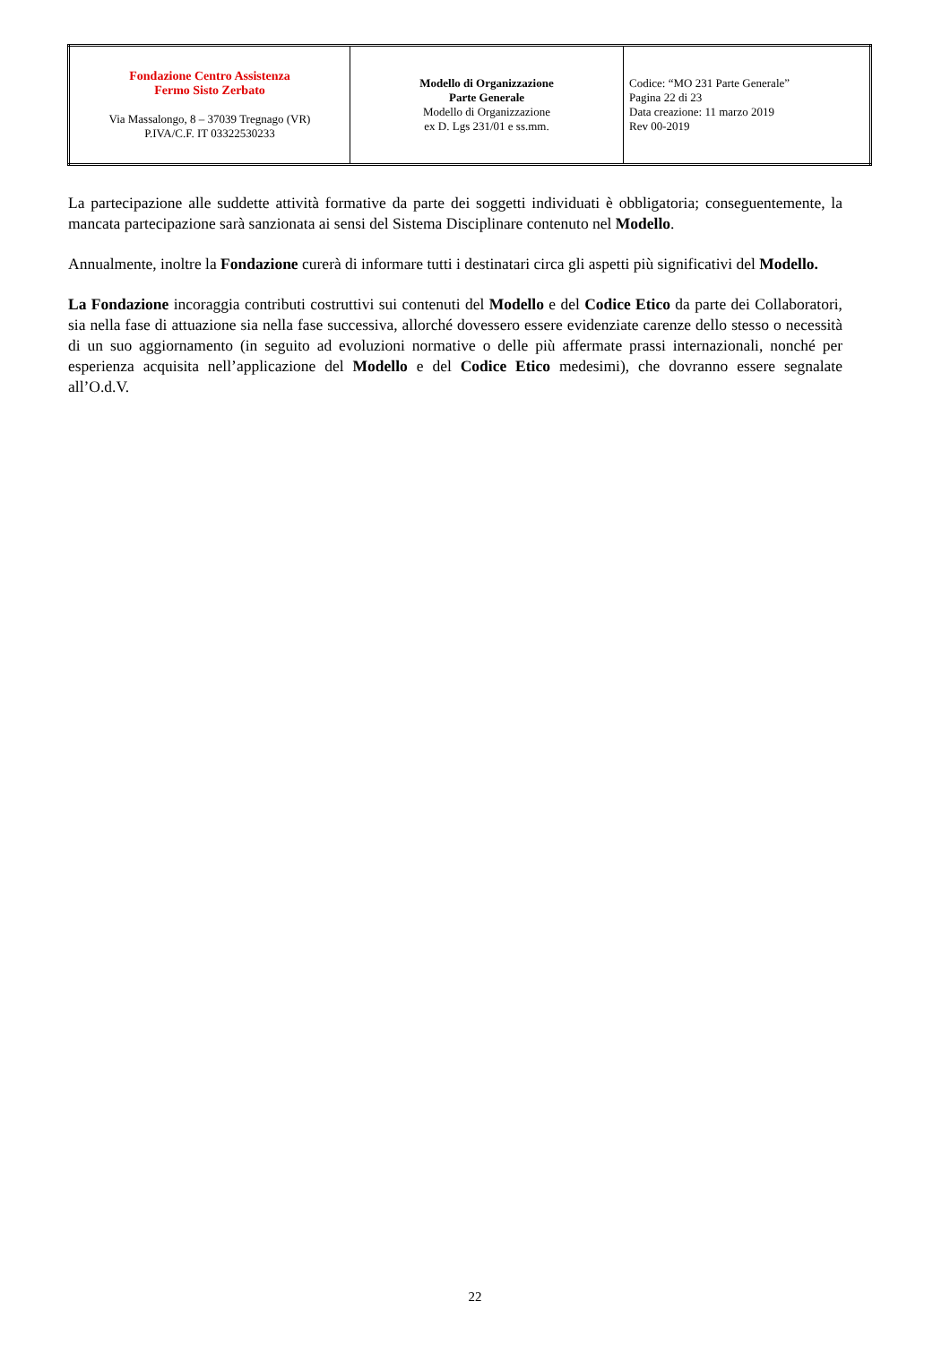| Fondazione Centro Assistenza Fermo Sisto Zerbato Via Massalongo, 8 – 37039 Tregnago (VR) P.IVA/C.F. IT 03322530233 | Modello di Organizzazione Parte Generale Modello di Organizzazione ex D. Lgs 231/01 e ss.mm. | Codice: “MO 231 Parte Generale” Pagina 22 di 23 Data creazione: 11 marzo 2019 Rev 00-2019 |
La partecipazione alle suddette attività formative da parte dei soggetti individuati è obbligatoria; conseguentemente, la mancata partecipazione sarà sanzionata ai sensi del Sistema Disciplinare contenuto nel Modello.
Annualmente, inoltre la Fondazione curerà di informare tutti i destinatari circa gli aspetti più significativi del Modello.
La Fondazione incoraggia contributi costruttivi sui contenuti del Modello e del Codice Etico da parte dei Collaboratori, sia nella fase di attuazione sia nella fase successiva, allorché dovessero essere evidenziate carenze dello stesso o necessità di un suo aggiornamento (in seguito ad evoluzioni normative o delle più affermate prassi internazionali, nonché per esperienza acquisita nell’applicazione del Modello e del Codice Etico medesimi), che dovranno essere segnalate all’O.d.V.
22